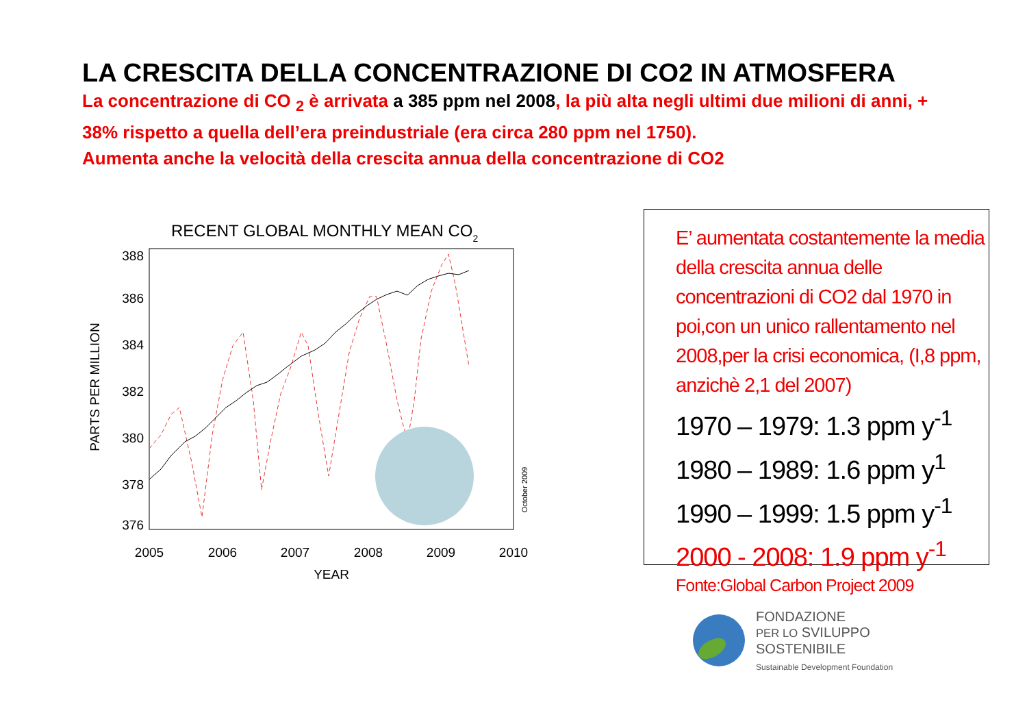LA CRESCITA DELLA CONCENTRAZIONE DI CO2 IN ATMOSFERA
La concentrazione di CO <sub>2</sub> è arrivata a 385 ppm nel 2008, la più alta negli ultimi due milioni di anni, + 38% rispetto a quella dell’era preindustriale (era circa 280 ppm nel 1750).
Aumenta anche la velocità della crescita annua della concentrazione di CO2
RECENT GLOBAL MONTHLY MEAN CO2
388
386
384
382
380
378
376
2005
2006
2007
2008
2009
2010
YEAR
PARTS PER MILLION
October 2009
E’ aumentata costantemente la media della crescita annua delle concentrazioni di CO2 dal 1970 in poi,con un unico rallentamento nel 2008,per la crisi economica, (I,8 ppm, anzichè 2,1 del 2007)
1970 – 1979: 1.3 ppm y<sup>-1</sup>
1980 – 1989: 1.6 ppm y<sup>1</sup>
1990 – 1999: 1.5 ppm y<sup>-1</sup>
2000 - 2008: 1.9 ppm y<sup>-1</sup>
Fonte:Global Carbon Project 2009
FONDAZIONE
PER LO SVILUPPO
SOSTENIBILE
Sustainable Development Foundation